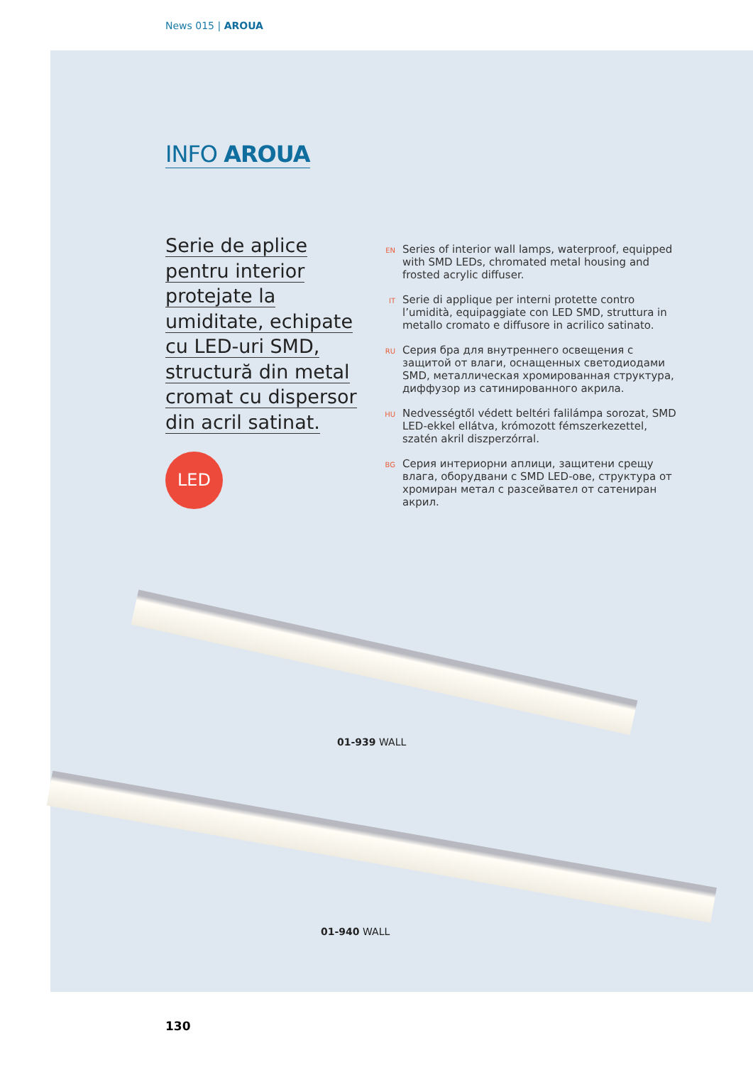News 015 | AROUA
INFO AROUA
Serie de aplice
pentru interior
protejate la
umiditate, echipate
cu LED-uri SMD,
structură din metal
cromat cu dispersor
din acril satinat.
LED
EN
Series of interior wall lamps, waterproof, equipped with SMD LEDs, chromated metal housing and frosted acrylic diffuser.
IT
Serie di applique per interni protette contro l’umidità, equipaggiate con LED SMD, struttura in metallo cromato e diffusore in acrilico satinato.
RU
Серия бра для внутреннего освещения с защитой от влаги, оснащенных светодиодами SMD, металлическая хромированная структура, диффузор из сатинированного акрила.
HU
Nedvességtől védett beltéri falilámpa sorozat, SMD LED-ekkel ellátva, krómozott fémszerkezettel, szatén akril diszperzórral.
BG
Серия интериорни аплици, защитени срещу влага, оборудвани с SMD LED-ове, структура от хромиран метал с разсейвател от сатениран акрил.
01-939 WALL
01-940 WALL
130